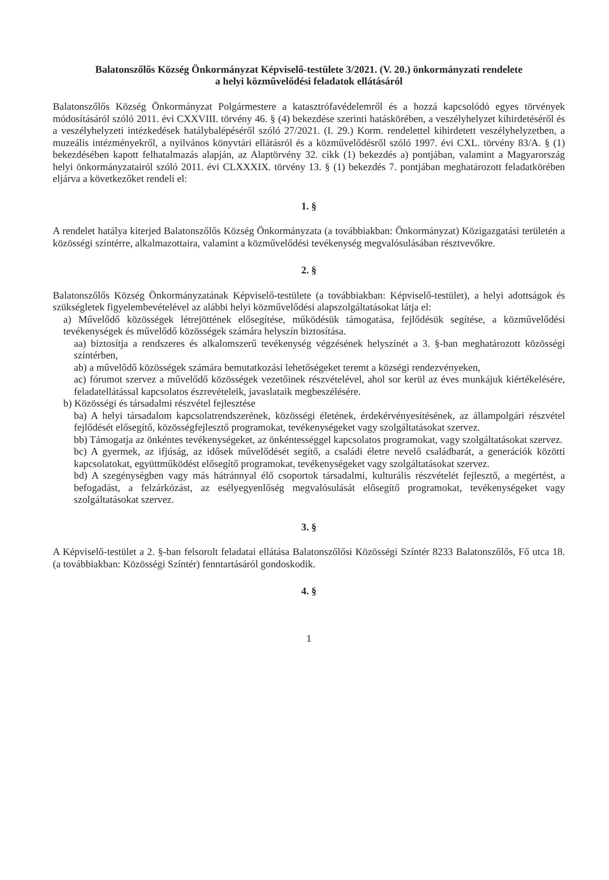Balatonszőlős Község Önkormányzat Képviselő-testülete 3/2021. (V. 20.) önkormányzati rendelete
a helyi közművelődési feladatok ellátásáról
Balatonszőlős Község Önkormányzat Polgármestere a katasztrófavédelemről és a hozzá kapcsolódó egyes törvények módosításáról szóló 2011. évi CXXVIII. törvény 46. § (4) bekezdése szerinti hatáskörében, a veszélyhelyzet kihirdetéséről és a veszélyhelyzeti intézkedések hatálybalépéséről szóló 27/2021. (I. 29.) Korm. rendelettel kihirdetett veszélyhelyzetben, a muzeális intézményekről, a nyilvános könyvtári ellátásról és a közművelődésről szóló 1997. évi CXL. törvény 83/A. § (1) bekezdésében kapott felhatalmazás alapján, az Alaptörvény 32. cikk (1) bekezdés a) pontjában, valamint a Magyarország helyi önkormányzatairól szóló 2011. évi CLXXXIX. törvény 13. § (1) bekezdés 7. pontjában meghatározott feladatkörében eljárva a következőket rendeli el:
1. §
A rendelet hatálya kiterjed Balatonszőlős Község Önkormányzata (a továbbiakban: Önkormányzat) Közigazgatási területén a közösségi színtérre, alkalmazottaira, valamint a közművelődési tevékenység megvalósulásában résztvevőkre.
2. §
Balatonszőlős Község Önkormányzatának Képviselő-testülete (a továbbiakban: Képviselő-testület), a helyi adottságok és szükségletek figyelembevételével az alábbi helyi közművelődési alapszolgáltatásokat látja el:
a) Művelődő közösségek létrejöttének elősegítése, működésük támogatása, fejlődésük segítése, a közművelődési tevékenységek és művelődő közösségek számára helyszín biztosítása.
aa) biztosítja a rendszeres és alkalomszerű tevékenység végzésének helyszínét a 3. §-ban meghatározott közösségi színtérben,
ab) a művelődő közösségek számára bemutatkozási lehetőségeket teremt a községi rendezvényeken,
ac) fórumot szervez a művelődő közösségek vezetőinek részvételével, ahol sor kerül az éves munkájuk kiértékelésére, feladatellátással kapcsolatos észrevételeik, javaslataik megbeszélésére.
b) Közösségi és társadalmi részvétel fejlesztése
ba) A helyi társadalom kapcsolatrendszerének, közösségi életének, érdekérvényesítésének, az állampolgári részvétel fejlődését elősegítő, közösségfejlesztő programokat, tevékenységeket vagy szolgáltatásokat szervez.
bb) Támogatja az önkéntes tevékenységeket, az önkéntességgel kapcsolatos programokat, vagy szolgáltatásokat szervez.
bc) A gyermek, az ifjúság, az idősek művelődését segítő, a családi életre nevelő családbarát, a generációk közötti kapcsolatokat, együttműködést elősegítő programokat, tevékenységeket vagy szolgáltatásokat szervez.
bd) A szegénységben vagy más hátránnyal élő csoportok társadalmi, kulturális részvételét fejlesztő, a megértést, a befogadást, a felzárkózást, az esélyegyenlőség megvalósulását elősegítő programokat, tevékenységeket vagy szolgáltatásokat szervez.
3. §
A Képviselő-testület a 2. §-ban felsorolt feladatai ellátása Balatonszőlősi Közösségi Színtér 8233 Balatonszőlős, Fő utca 18. (a továbbiakban: Közösségi Színtér) fenntartásáról gondoskodik.
4. §
1